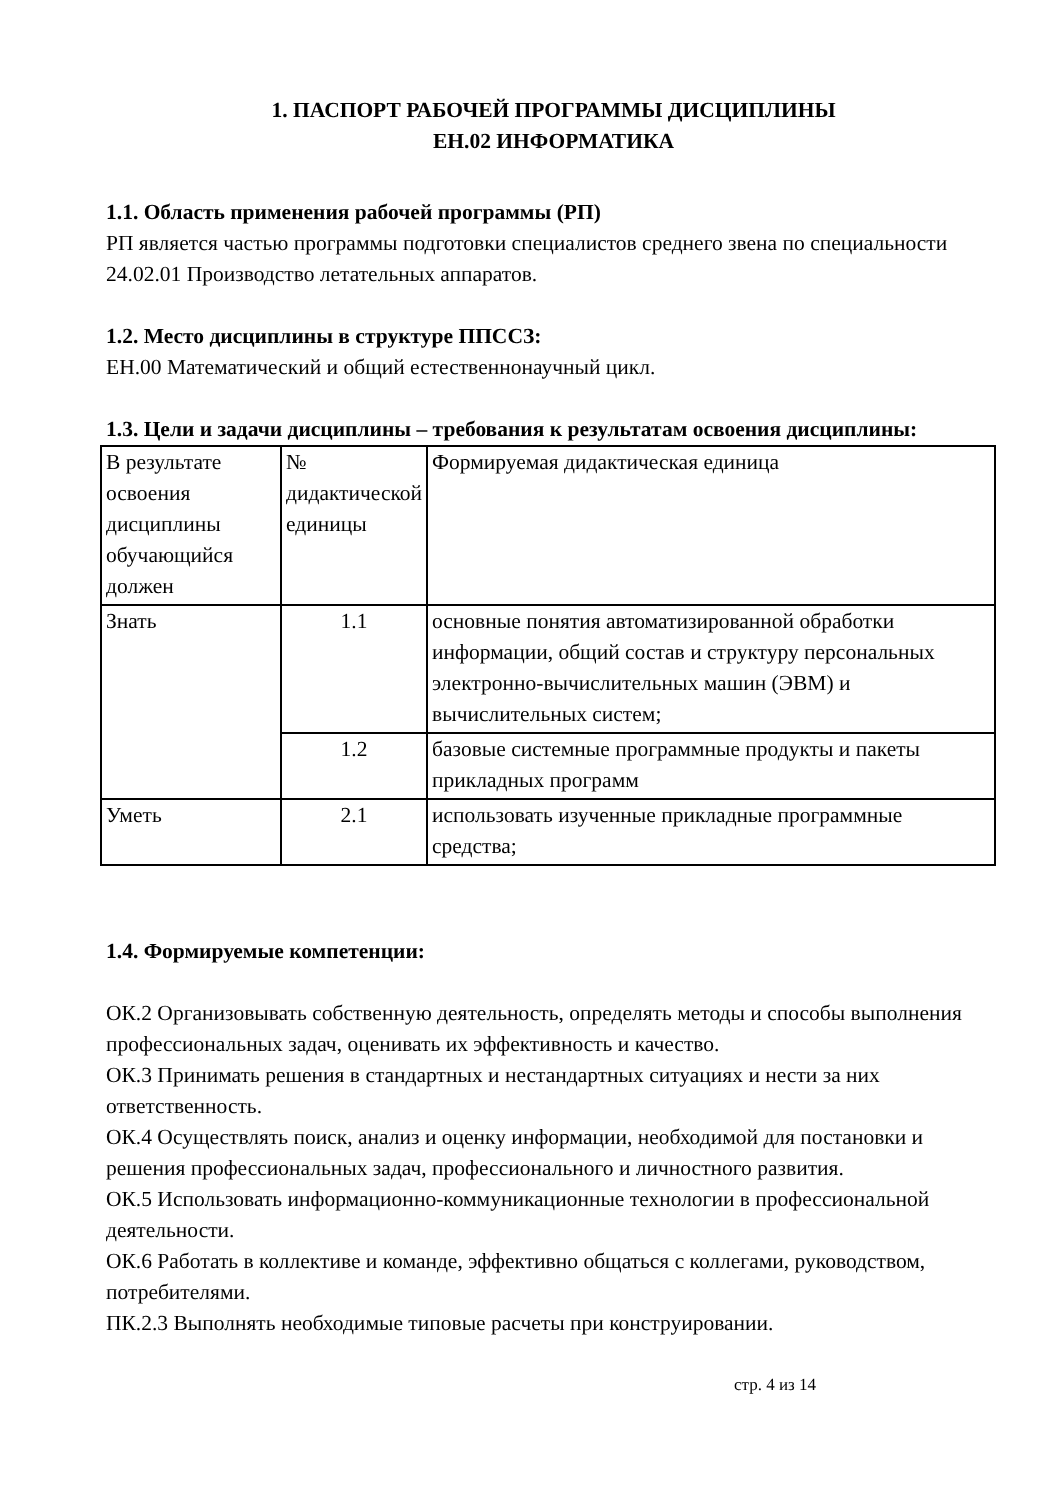1. ПАСПОРТ РАБОЧЕЙ ПРОГРАММЫ ДИСЦИПЛИНЫ
ЕН.02 ИНФОРМАТИКА
1.1. Область применения рабочей программы (РП)
РП является частью программы подготовки специалистов среднего звена по специальности 24.02.01 Производство летательных аппаратов.
1.2. Место дисциплины в структуре ППССЗ:
ЕН.00 Математический и общий естественнонаучный цикл.
1.3. Цели и задачи дисциплины – требования к результатам освоения дисциплины:
| В результате освоения дисциплины обучающийся должен | № дидактической единицы | Формируемая дидактическая единица |
| Знать | 1.1 | основные понятия автоматизированной обработки информации, общий состав и структуру персональных электронно-вычислительных машин (ЭВМ) и вычислительных систем; |
| | 1.2 | базовые системные программные продукты и пакеты прикладных программ |
| Уметь | 2.1 | использовать изученные прикладные программные средства; |
1.4. Формируемые компетенции:
ОК.2 Организовывать собственную деятельность, определять методы и способы выполнения профессиональных задач, оценивать их эффективность и качество.
ОК.3 Принимать решения в стандартных и нестандартных ситуациях и нести за них ответственность.
ОК.4 Осуществлять поиск, анализ и оценку информации, необходимой для постановки и решения профессиональных задач, профессионального и личностного развития.
ОК.5 Использовать информационно-коммуникационные технологии в профессиональной деятельности.
ОК.6 Работать в коллективе и команде, эффективно общаться с коллегами, руководством, потребителями.
ПК.2.3 Выполнять необходимые типовые расчеты при конструировании.
стр. 4 из 14